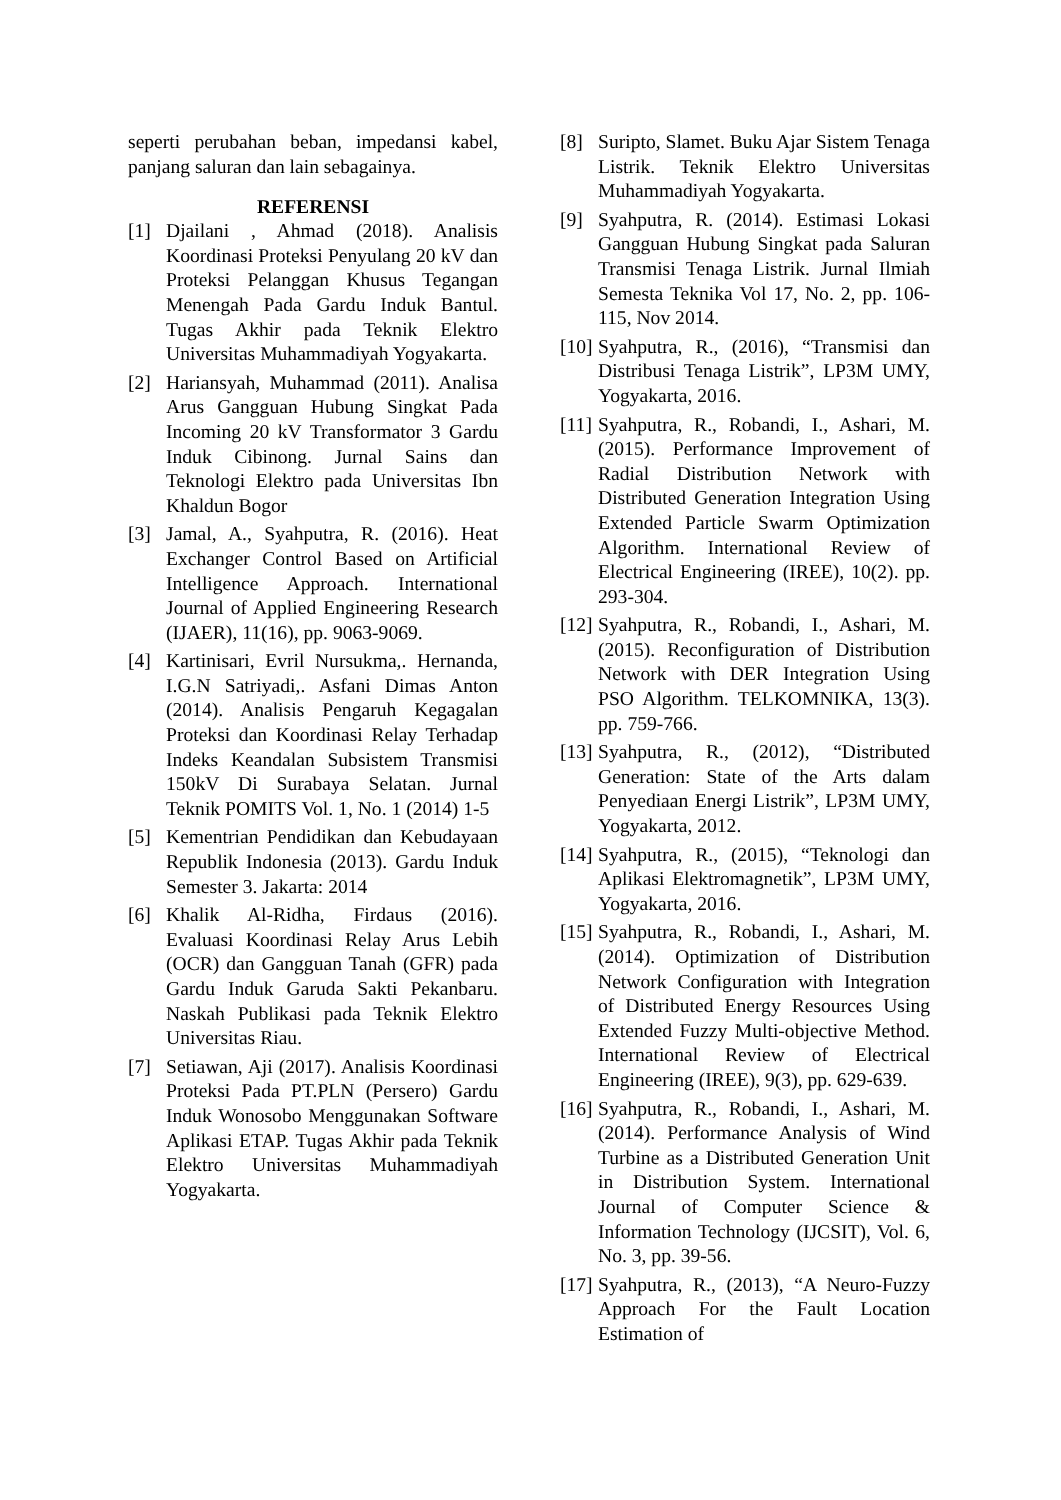seperti perubahan beban, impedansi kabel, panjang saluran dan lain sebagainya.
REFERENSI
[1] Djailani , Ahmad (2018). Analisis Koordinasi Proteksi Penyulang 20 kV dan Proteksi Pelanggan Khusus Tegangan Menengah Pada Gardu Induk Bantul. Tugas Akhir pada Teknik Elektro Universitas Muhammadiyah Yogyakarta.
[2] Hariansyah, Muhammad (2011). Analisa Arus Gangguan Hubung Singkat Pada Incoming 20 kV Transformator 3 Gardu Induk Cibinong. Jurnal Sains dan Teknologi Elektro pada Universitas Ibn Khaldun Bogor
[3] Jamal, A., Syahputra, R. (2016). Heat Exchanger Control Based on Artificial Intelligence Approach. International Journal of Applied Engineering Research (IJAER), 11(16), pp. 9063-9069.
[4] Kartinisari, Evril Nursukma,. Hernanda, I.G.N Satriyadi,. Asfani Dimas Anton (2014). Analisis Pengaruh Kegagalan Proteksi dan Koordinasi Relay Terhadap Indeks Keandalan Subsistem Transmisi 150kV Di Surabaya Selatan. Jurnal Teknik POMITS Vol. 1, No. 1 (2014) 1-5
[5] Kementrian Pendidikan dan Kebudayaan Republik Indonesia (2013). Gardu Induk Semester 3. Jakarta: 2014
[6] Khalik Al-Ridha, Firdaus (2016). Evaluasi Koordinasi Relay Arus Lebih (OCR) dan Gangguan Tanah (GFR) pada Gardu Induk Garuda Sakti Pekanbaru. Naskah Publikasi pada Teknik Elektro Universitas Riau.
[7] Setiawan, Aji (2017). Analisis Koordinasi Proteksi Pada PT.PLN (Persero) Gardu Induk Wonosobo Menggunakan Software Aplikasi ETAP. Tugas Akhir pada Teknik Elektro Universitas Muhammadiyah Yogyakarta.
[8] Suripto, Slamet. Buku Ajar Sistem Tenaga Listrik. Teknik Elektro Universitas Muhammadiyah Yogyakarta.
[9] Syahputra, R. (2014). Estimasi Lokasi Gangguan Hubung Singkat pada Saluran Transmisi Tenaga Listrik. Jurnal Ilmiah Semesta Teknika Vol 17, No. 2, pp. 106-115, Nov 2014.
[10] Syahputra, R., (2016), “Transmisi dan Distribusi Tenaga Listrik”, LP3M UMY, Yogyakarta, 2016.
[11] Syahputra, R., Robandi, I., Ashari, M. (2015). Performance Improvement of Radial Distribution Network with Distributed Generation Integration Using Extended Particle Swarm Optimization Algorithm. International Review of Electrical Engineering (IREE), 10(2). pp. 293-304.
[12] Syahputra, R., Robandi, I., Ashari, M. (2015). Reconfiguration of Distribution Network with DER Integration Using PSO Algorithm. TELKOMNIKA, 13(3). pp. 759-766.
[13] Syahputra, R., (2012), “Distributed Generation: State of the Arts dalam Penyediaan Energi Listrik”, LP3M UMY, Yogyakarta, 2012.
[14] Syahputra, R., (2015), “Teknologi dan Aplikasi Elektromagnetik”, LP3M UMY, Yogyakarta, 2016.
[15] Syahputra, R., Robandi, I., Ashari, M. (2014). Optimization of Distribution Network Configuration with Integration of Distributed Energy Resources Using Extended Fuzzy Multi-objective Method. International Review of Electrical Engineering (IREE), 9(3), pp. 629-639.
[16] Syahputra, R., Robandi, I., Ashari, M. (2014). Performance Analysis of Wind Turbine as a Distributed Generation Unit in Distribution System. International Journal of Computer Science & Information Technology (IJCSIT), Vol. 6, No. 3, pp. 39-56.
[17] Syahputra, R., (2013), “A Neuro-Fuzzy Approach For the Fault Location Estimation of